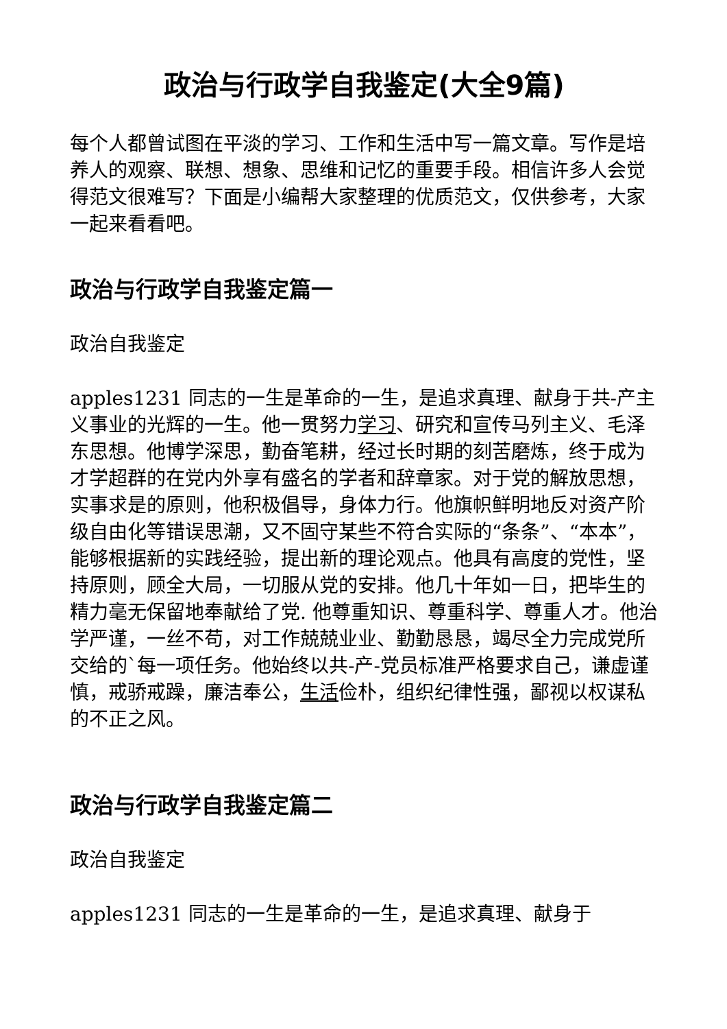政治与行政学自我鉴定(大全9篇)
每个人都曾试图在平淡的学习、工作和生活中写一篇文章。写作是培养人的观察、联想、想象、思维和记忆的重要手段。相信许多人会觉得范文很难写？下面是小编帮大家整理的优质范文，仅供参考，大家一起来看看吧。
政治与行政学自我鉴定篇一
政治自我鉴定
apples1231 同志的一生是革命的一生，是追求真理、献身于共-产主义事业的光辉的一生。他一贯努力学习、研究和宣传马列主义、毛泽东思想。他博学深思，勤奋笔耕，经过长时期的刻苦磨炼，终于成为才学超群的在党内外享有盛名的学者和辞章家。对于党的解放思想，实事求是的原则，他积极倡导，身体力行。他旗帜鲜明地反对资产阶级自由化等错误思潮，又不固守某些不符合实际的“条条”、“本本”，能够根据新的实践经验，提出新的理论观点。他具有高度的党性，坚持原则，顾全大局，一切服从党的安排。他几十年如一日，把毕生的精力毫无保留地奉献给了党. 他尊重知识、尊重科学、尊重人才。他治学严谨，一丝不苟，对工作兢兢业业、勤勤恳恳，竭尽全力完成党所交给的`每一项任务。他始终以共-产-党员标准严格要求自己，谦虚谨慎，戒骄戒躁，廉洁奉公，生活俭朴，组织纪律性强，鄙视以权谋私的不正之风。
政治与行政学自我鉴定篇二
政治自我鉴定
apples1231 同志的一生是革命的一生，是追求真理、献身于